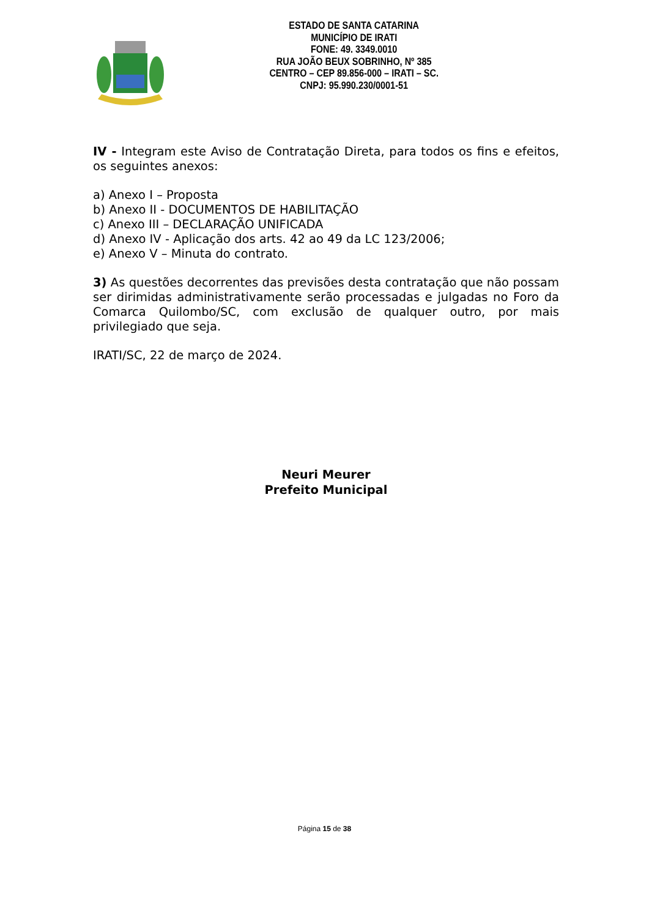ESTADO DE SANTA CATARINA
MUNICÍPIO DE IRATI
FONE: 49. 3349.0010
RUA JOÃO BEUX SOBRINHO, Nº 385
CENTRO – CEP 89.856-000 – IRATI – SC.
CNPJ: 95.990.230/0001-51
IV - Integram este Aviso de Contratação Direta, para todos os fins e efeitos, os seguintes anexos:
a) Anexo I – Proposta
b) Anexo II - DOCUMENTOS DE HABILITAÇÃO
c) Anexo III – DECLARAÇÃO UNIFICADA
d) Anexo IV - Aplicação dos arts. 42 ao 49 da LC 123/2006;
e) Anexo V – Minuta do contrato.
3) As questões decorrentes das previsões desta contratação que não possam ser dirimidas administrativamente serão processadas e julgadas no Foro da Comarca Quilombo/SC, com exclusão de qualquer outro, por mais privilegiado que seja.
IRATI/SC, 22 de março de 2024.
Neuri Meurer
Prefeito Municipal
Página 15 de 38